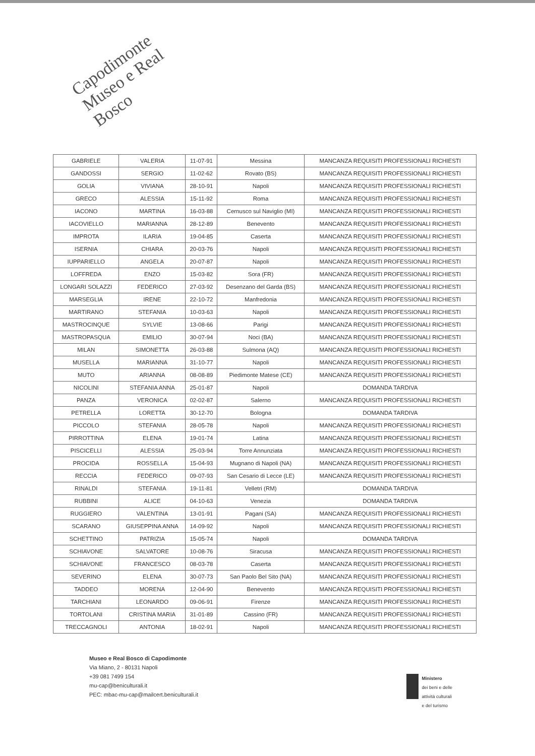Capodimonte
Museo e Real Bosco
| GABRIELE | VALERIA | 11-07-91 | Messina | MANCANZA REQUISITI PROFESSIONALI RICHIESTI |
| GANDOSSI | SERGIO | 11-02-62 | Rovato (BS) | MANCANZA REQUISITI PROFESSIONALI RICHIESTI |
| GOLIA | VIVIANA | 28-10-91 | Napoli | MANCANZA REQUISITI PROFESSIONALI RICHIESTI |
| GRECO | ALESSIA | 15-11-92 | Roma | MANCANZA REQUISITI PROFESSIONALI RICHIESTI |
| IACONO | MARTINA | 16-03-88 | Cernusco sul Naviglio (MI) | MANCANZA REQUISITI PROFESSIONALI RICHIESTI |
| IACOVIELLO | MARIANNA | 28-12-89 | Benevento | MANCANZA REQUISITI PROFESSIONALI RICHIESTI |
| IMPROTA | ILARIA | 19-04-85 | Caserta | MANCANZA REQUISITI PROFESSIONALI RICHIESTI |
| ISERNIA | CHIARA | 20-03-76 | Napoli | MANCANZA REQUISITI PROFESSIONALI RICHIESTI |
| IUPPARIELLO | ANGELA | 20-07-87 | Napoli | MANCANZA REQUISITI PROFESSIONALI RICHIESTI |
| LOFFREDA | ENZO | 15-03-82 | Sora (FR) | MANCANZA REQUISITI PROFESSIONALI RICHIESTI |
| LONGARI SOLAZZI | FEDERICO | 27-03-92 | Desenzano del Garda (BS) | MANCANZA REQUISITI PROFESSIONALI RICHIESTI |
| MARSEGLIA | IRENE | 22-10-72 | Manfredonia | MANCANZA REQUISITI PROFESSIONALI RICHIESTI |
| MARTIRANO | STEFANIA | 10-03-63 | Napoli | MANCANZA REQUISITI PROFESSIONALI RICHIESTI |
| MASTROCINQUE | SYLVIE | 13-08-66 | Parigi | MANCANZA REQUISITI PROFESSIONALI RICHIESTI |
| MASTROPASQUA | EMILIO | 30-07-94 | Noci (BA) | MANCANZA REQUISITI PROFESSIONALI RICHIESTI |
| MILAN | SIMONETTA | 26-03-88 | Sulmona (AQ) | MANCANZA REQUISITI PROFESSIONALI RICHIESTI |
| MUSELLA | MARIANNA | 31-10-77 | Napoli | MANCANZA REQUISITI PROFESSIONALI RICHIESTI |
| MUTO | ARIANNA | 08-08-89 | Piedimonte Matese (CE) | MANCANZA REQUISITI PROFESSIONALI RICHIESTI |
| NICOLINI | STEFANIA ANNA | 25-01-87 | Napoli | DOMANDA TARDIVA |
| PANZA | VERONICA | 02-02-87 | Salerno | MANCANZA REQUISITI PROFESSIONALI RICHIESTI |
| PETRELLA | LORETTA | 30-12-70 | Bologna | DOMANDA TARDIVA |
| PICCOLO | STEFANIA | 28-05-78 | Napoli | MANCANZA REQUISITI PROFESSIONALI RICHIESTI |
| PIRROTTINA | ELENA | 19-01-74 | Latina | MANCANZA REQUISITI PROFESSIONALI RICHIESTI |
| PISCICELLI | ALESSIA | 25-03-94 | Torre Annunziata | MANCANZA REQUISITI PROFESSIONALI RICHIESTI |
| PROCIDA | ROSSELLA | 15-04-93 | Mugnano di Napoli (NA) | MANCANZA REQUISITI PROFESSIONALI RICHIESTI |
| RECCIA | FEDERICO | 09-07-93 | San Cesario di Lecce (LE) | MANCANZA REQUISITI PROFESSIONALI RICHIESTI |
| RINALDI | STEFANIA | 19-11-81 | Velletri (RM) | DOMANDA TARDIVA |
| RUBBINI | ALICE | 04-10-63 | Venezia | DOMANDA TARDIVA |
| RUGGIERO | VALENTINA | 13-01-91 | Pagani (SA) | MANCANZA REQUISITI PROFESSIONALI RICHIESTI |
| SCARANO | GIUSEPPINA ANNA | 14-09-92 | Napoli | MANCANZA REQUISITI PROFESSIONALI RICHIESTI |
| SCHETTINO | PATRIZIA | 15-05-74 | Napoli | DOMANDA TARDIVA |
| SCHIAVONE | SALVATORE | 10-08-76 | Siracusa | MANCANZA REQUISITI PROFESSIONALI RICHIESTI |
| SCHIAVONE | FRANCESCO | 08-03-78 | Caserta | MANCANZA REQUISITI PROFESSIONALI RICHIESTI |
| SEVERINO | ELENA | 30-07-73 | San Paolo Bel Sito (NA) | MANCANZA REQUISITI PROFESSIONALI RICHIESTI |
| TADDEO | MORENA | 12-04-90 | Benevento | MANCANZA REQUISITI PROFESSIONALI RICHIESTI |
| TARCHIANI | LEONARDO | 09-06-91 | Firenze | MANCANZA REQUISITI PROFESSIONALI RICHIESTI |
| TORTOLANI | CRISTINA MARIA | 31-01-89 | Cassino (FR) | MANCANZA REQUISITI PROFESSIONALI RICHIESTI |
| TRECCAGNOLI | ANTONIA | 18-02-91 | Napoli | MANCANZA REQUISITI PROFESSIONALI RICHIESTI |
Museo e Real Bosco di Capodimonte
Via Miano, 2 - 80131 Napoli
+39 081 7499 154
mu-cap@beniculturali.it
PEC: mbac-mu-cap@mailcert.beniculturali.it
Ministero
dei beni e delle
attività culturali
e del turismo